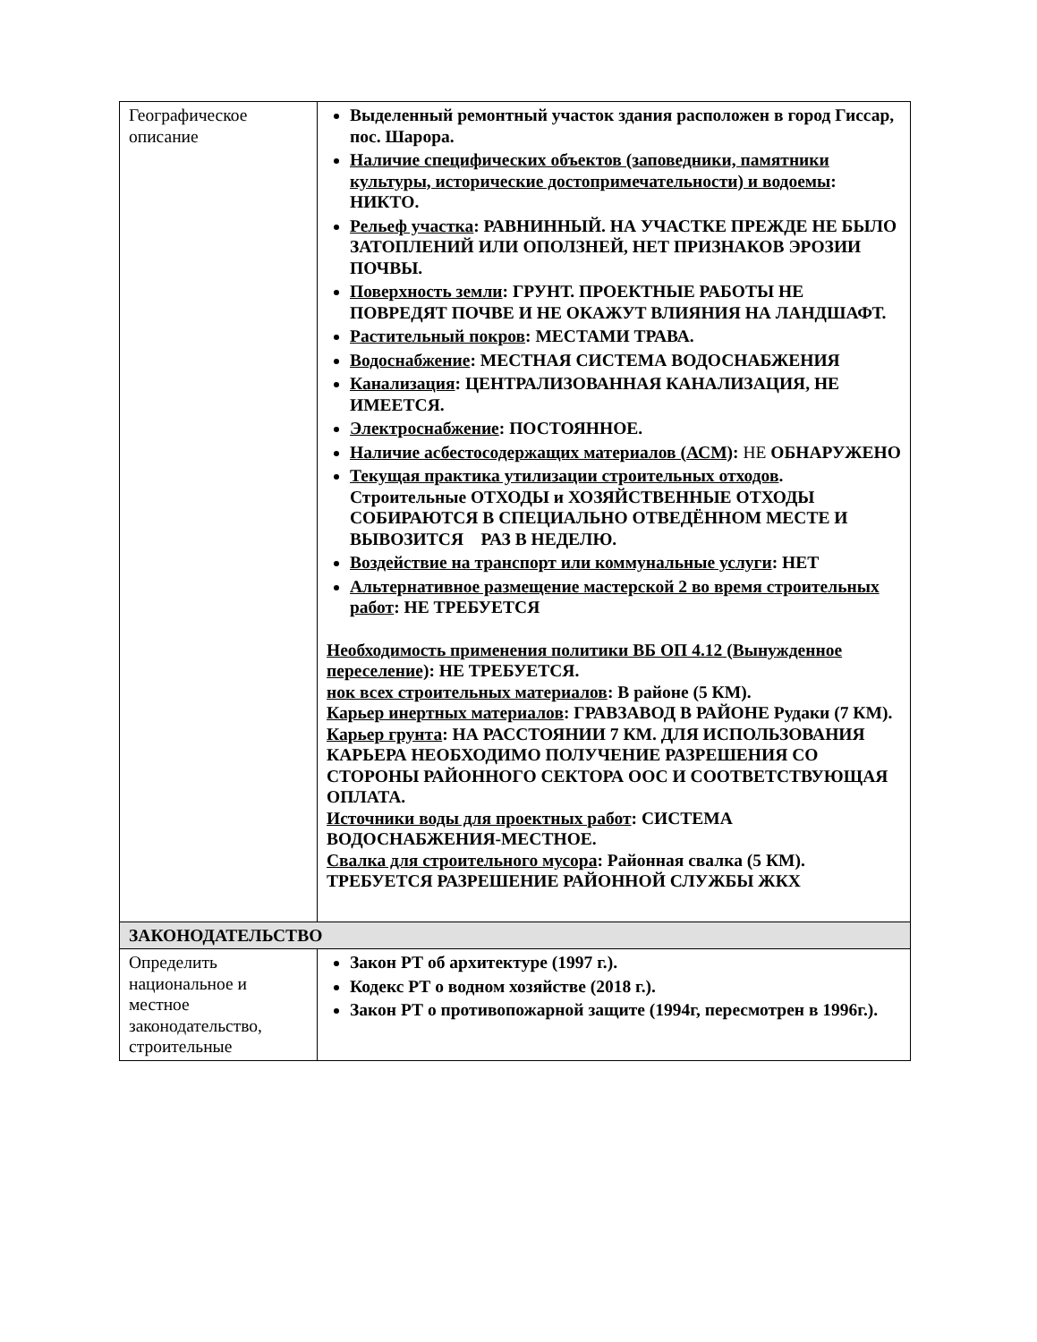| Географическое описание | Выделенный ремонтный участок здания расположен в город Гиссар, пос. Шарора. Наличие специфических объектов (заповедники, памятники культуры, исторические достопримечательности) и водоемы : НИКТО. Рельеф участка : РАВНИННЫЙ. НА УЧАСТКЕ ПРЕЖДЕ НЕ БЫЛО ЗАТОПЛЕНИЙ ИЛИ ОПОЛЗНЕЙ, НЕТ ПРИЗНАКОВ ЭРОЗИИ ПОЧВЫ. Поверхность земли : ГРУНТ. ПРОЕКТНЫЕ РАБОТЫ НЕ ПОВРЕДЯТ ПОЧВЕ И НЕ ОКАЖУТ ВЛИЯНИЯ НА ЛАНДШАФТ. Растительный покров : МЕСТАМИ ТРАВА. Водоснабжение : МЕСТНАЯ СИСТЕМА ВОДОСНАБЖЕНИЯ Канализация : ЦЕНТРАЛИЗОВАННАЯ КАНАЛИЗАЦИЯ, НЕ ИМЕЕТСЯ. Электроснабжение : ПОСТОЯННОЕ. Наличие асбестосодержащих материалов (АСМ) : НЕ ОБНАРУЖЕНО Текущая практика утилизации строительных отходов . Строительные ОТХОДЫ и ХОЗЯЙСТВЕННЫЕ ОТХОДЫ СОБИРАЮТСЯ В СПЕЦИАЛЬНО ОТВЕДЁННОМ МЕСТЕ И ВЫВОЗИТСЯ РАЗ В НЕДЕЛЮ. Воздействие на транспорт или коммунальные услуги : НЕТ Альтернативное размещение мастерской 2 во время строительных работ : НЕ ТРЕБУЕТСЯ Необходимость применения политики ВБ ОП 4.12 (Вынужденное переселение) : НЕ ТРЕБУЕТСЯ. нок всех строительных материалов : В районе (5 КМ). Карьер инертных материалов : ГРАВЗАВОД В РАЙОНЕ Рудаки (7 КМ). Карьер грунта : НА РАССТОЯНИИ 7 КМ. ДЛЯ ИСПОЛЬЗОВАНИЯ КАРЬЕРА НЕОБХОДИМО ПОЛУЧЕНИЕ РАЗРЕШЕНИЯ СО СТОРОНЫ РАЙОННОГО СЕКТОРА ООС И СООТВЕТСТВУЮЩАЯ ОПЛАТА. Источники воды для проектных работ : СИСТЕМА ВОДОСНАБЖЕНИЯ-МЕСТНОЕ. Свалка для строительного мусора : Районная свалка (5 КМ). ТРЕБУЕТСЯ РАЗРЕШЕНИЕ РАЙОННОЙ СЛУЖБЫ ЖКХ |
| ЗАКОНОДАТЕЛЬСТВО | |
| Определить национальное и местное законодательство, строительные | Закон РТ об архитектуре (1997 г.). Кодекс РТ о водном хозяйстве (2018 г.). Закон РТ о противопожарной защите (1994г, пересмотрен в 1996г.). |